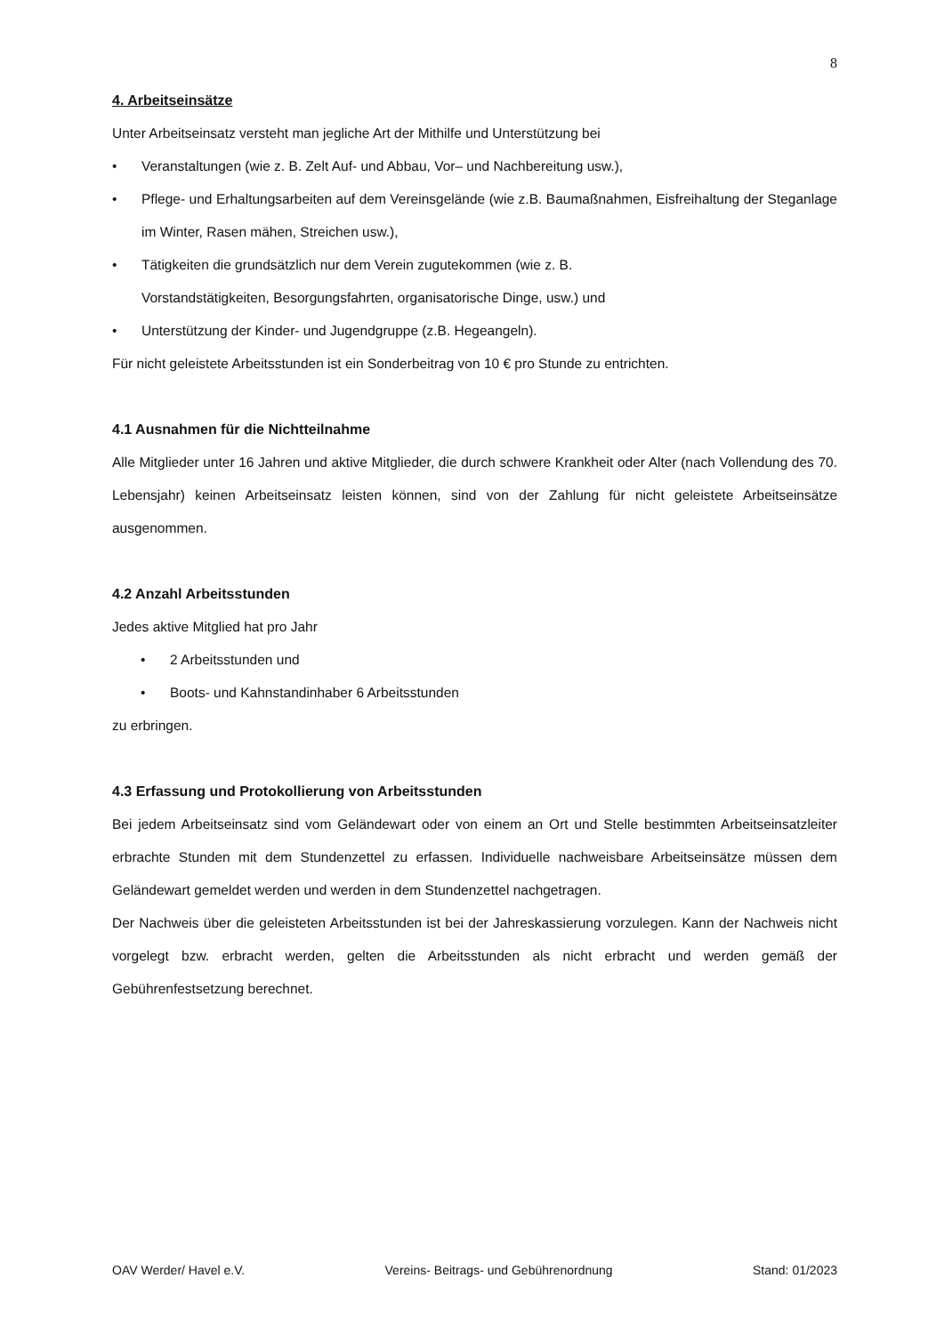8
4. Arbeitseinsätze
Unter Arbeitseinsatz versteht man jegliche Art der Mithilfe und Unterstützung bei
• Veranstaltungen (wie z. B. Zelt Auf- und Abbau, Vor– und Nachbereitung usw.),
•
Pflege- und Erhaltungsarbeiten auf dem Vereinsgelände (wie z.B. Baumaßnahmen, Eisfreihaltung der Steganlage im Winter, Rasen mähen, Streichen usw.),
• Tätigkeiten die grundsätzlich nur dem Verein zugutekommen (wie z. B.
Vorstandstätigkeiten, Besorgungsfahrten, organisatorische Dinge, usw.) und
• Unterstützung der Kinder- und Jugendgruppe (z.B. Hegeangeln).
Für nicht geleistete Arbeitsstunden ist ein Sonderbeitrag von 10 € pro Stunde zu entrichten.
4.1 Ausnahmen für die Nichtteilnahme
Alle Mitglieder unter 16 Jahren und aktive Mitglieder, die durch schwere Krankheit oder Alter (nach Vollendung des 70. Lebensjahr) keinen Arbeitseinsatz leisten können, sind von der Zahlung für nicht geleistete Arbeitseinsätze ausgenommen.
4.2 Anzahl Arbeitsstunden
Jedes aktive Mitglied hat pro Jahr
• 2 Arbeitsstunden und
• Boots- und Kahnstandinhaber 6 Arbeitsstunden
zu erbringen.
4.3 Erfassung und Protokollierung von Arbeitsstunden
Bei jedem Arbeitseinsatz sind vom Geländewart oder von einem an Ort und Stelle bestimmten Arbeitseinsatzleiter erbrachte Stunden mit dem Stundenzettel zu erfassen. Individuelle nachweisbare Arbeitseinsätze müssen dem Geländewart gemeldet werden und werden in dem Stundenzettel nachgetragen.
Der Nachweis über die geleisteten Arbeitsstunden ist bei der Jahreskassierung vorzulegen. Kann der Nachweis nicht vorgelegt bzw. erbracht werden, gelten die Arbeitsstunden als nicht erbracht und werden gemäß der Gebührenfestsetzung berechnet.
OAV Werder/ Havel e.V. Vereins- Beitrags- und Gebührenordnung Stand: 01/2023